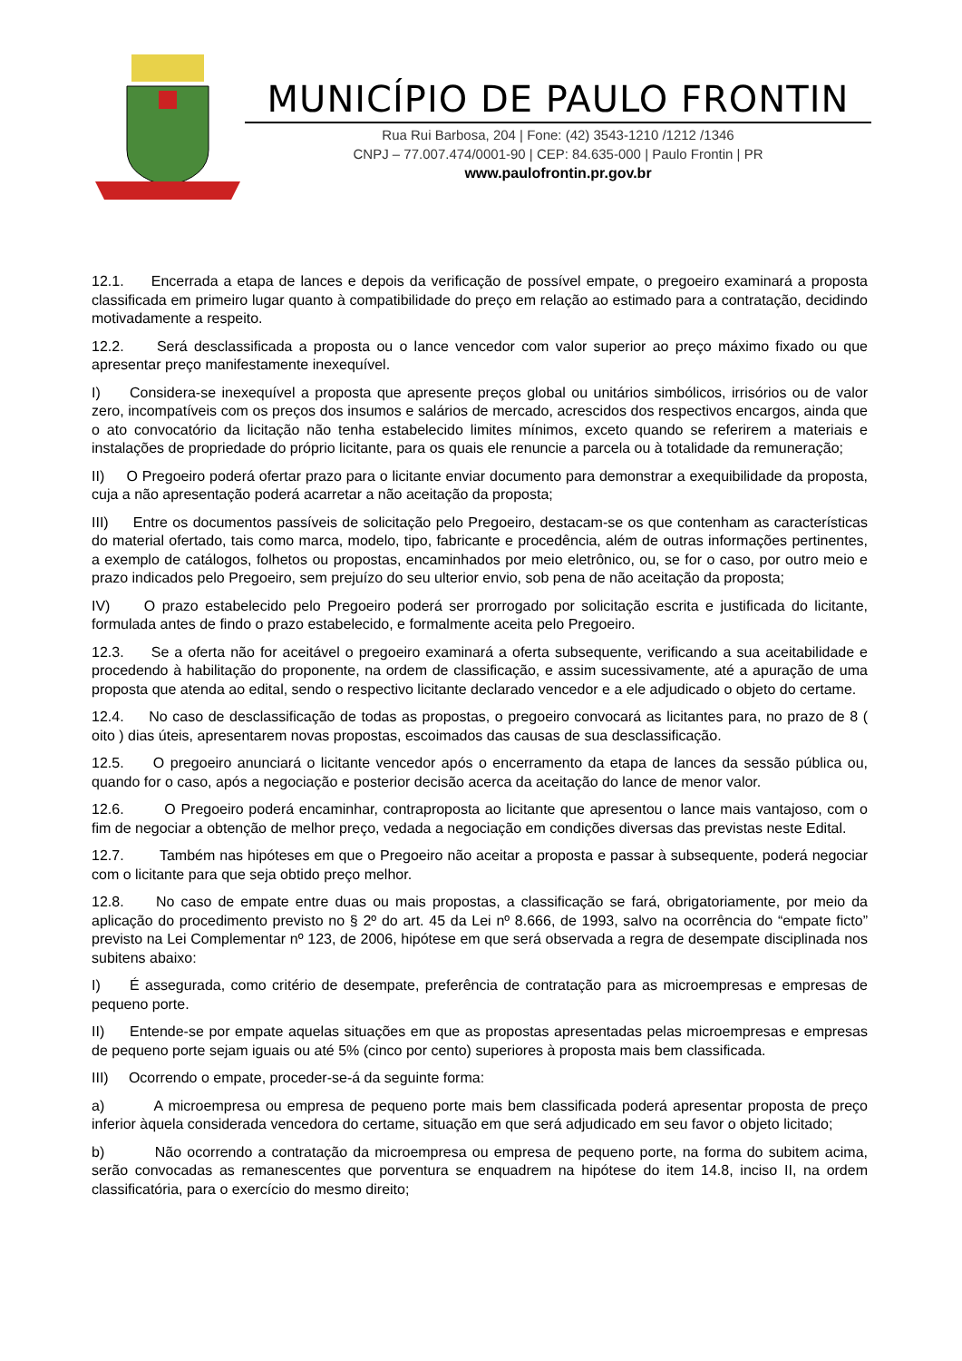MUNICÍPIO DE PAULO FRONTIN
Rua Rui Barbosa, 204 | Fone: (42) 3543-1210 /1212 /1346
CNPJ – 77.007.474/0001-90 | CEP: 84.635-000 | Paulo Frontin | PR
www.paulofrontin.pr.gov.br
12.1. Encerrada a etapa de lances e depois da verificação de possível empate, o pregoeiro examinará a proposta classificada em primeiro lugar quanto à compatibilidade do preço em relação ao estimado para a contratação, decidindo motivadamente a respeito.
12.2. Será desclassificada a proposta ou o lance vencedor com valor superior ao preço máximo fixado ou que apresentar preço manifestamente inexequível.
I) Considera-se inexequível a proposta que apresente preços global ou unitários simbólicos, irrisórios ou de valor zero, incompatíveis com os preços dos insumos e salários de mercado, acrescidos dos respectivos encargos, ainda que o ato convocatório da licitação não tenha estabelecido limites mínimos, exceto quando se referirem a materiais e instalações de propriedade do próprio licitante, para os quais ele renuncie a parcela ou à totalidade da remuneração;
II) O Pregoeiro poderá ofertar prazo para o licitante enviar documento para demonstrar a exequibilidade da proposta, cuja a não apresentação poderá acarretar a não aceitação da proposta;
III) Entre os documentos passíveis de solicitação pelo Pregoeiro, destacam-se os que contenham as características do material ofertado, tais como marca, modelo, tipo, fabricante e procedência, além de outras informações pertinentes, a exemplo de catálogos, folhetos ou propostas, encaminhados por meio eletrônico, ou, se for o caso, por outro meio e prazo indicados pelo Pregoeiro, sem prejuízo do seu ulterior envio, sob pena de não aceitação da proposta;
IV) O prazo estabelecido pelo Pregoeiro poderá ser prorrogado por solicitação escrita e justificada do licitante, formulada antes de findo o prazo estabelecido, e formalmente aceita pelo Pregoeiro.
12.3. Se a oferta não for aceitável o pregoeiro examinará a oferta subsequente, verificando a sua aceitabilidade e procedendo à habilitação do proponente, na ordem de classificação, e assim sucessivamente, até a apuração de uma proposta que atenda ao edital, sendo o respectivo licitante declarado vencedor e a ele adjudicado o objeto do certame.
12.4. No caso de desclassificação de todas as propostas, o pregoeiro convocará as licitantes para, no prazo de 8 ( oito ) dias úteis, apresentarem novas propostas, escoimados das causas de sua desclassificação.
12.5. O pregoeiro anunciará o licitante vencedor após o encerramento da etapa de lances da sessão pública ou, quando for o caso, após a negociação e posterior decisão acerca da aceitação do lance de menor valor.
12.6. O Pregoeiro poderá encaminhar, contraproposta ao licitante que apresentou o lance mais vantajoso, com o fim de negociar a obtenção de melhor preço, vedada a negociação em condições diversas das previstas neste Edital.
12.7. Também nas hipóteses em que o Pregoeiro não aceitar a proposta e passar à subsequente, poderá negociar com o licitante para que seja obtido preço melhor.
12.8. No caso de empate entre duas ou mais propostas, a classificação se fará, obrigatoriamente, por meio da aplicação do procedimento previsto no § 2º do art. 45 da Lei nº 8.666, de 1993, salvo na ocorrência do “empate ficto” previsto na Lei Complementar nº 123, de 2006, hipótese em que será observada a regra de desempate disciplinada nos subitens abaixo:
I) É assegurada, como critério de desempate, preferência de contratação para as microempresas e empresas de pequeno porte.
II) Entende-se por empate aquelas situações em que as propostas apresentadas pelas microempresas e empresas de pequeno porte sejam iguais ou até 5% (cinco por cento) superiores à proposta mais bem classificada.
III) Ocorrendo o empate, proceder-se-á da seguinte forma:
a) A microempresa ou empresa de pequeno porte mais bem classificada poderá apresentar proposta de preço inferior àquela considerada vencedora do certame, situação em que será adjudicado em seu favor o objeto licitado;
b) Não ocorrendo a contratação da microempresa ou empresa de pequeno porte, na forma do subitem acima, serão convocadas as remanescentes que porventura se enquadrem na hipótese do item 14.8, inciso II, na ordem classificatória, para o exercício do mesmo direito;